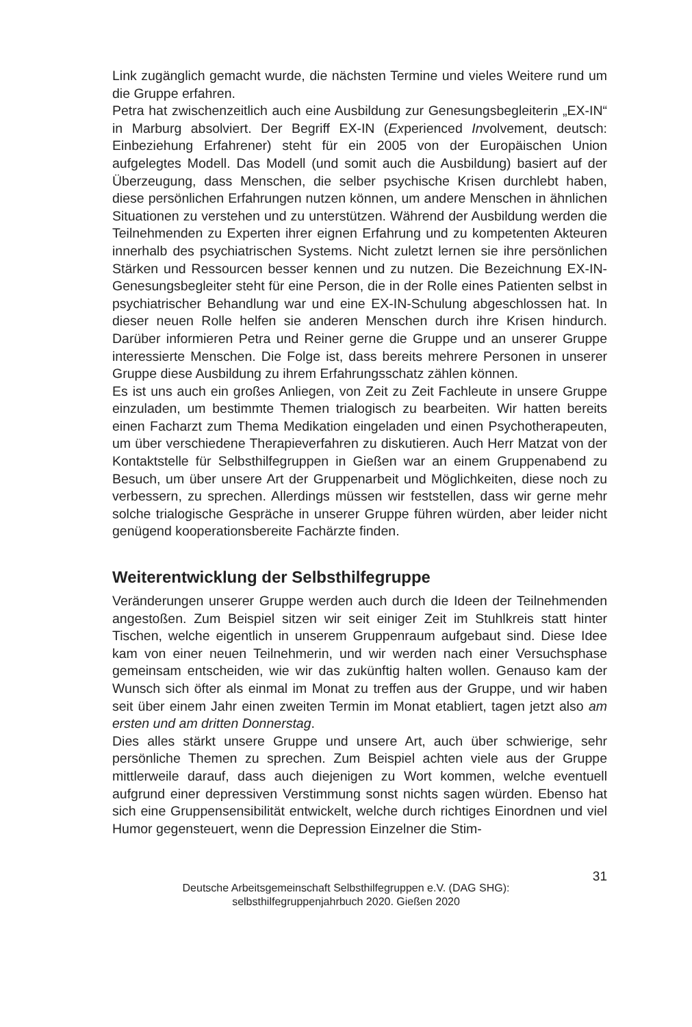Link zugänglich gemacht wurde, die nächsten Termine und vieles Weitere rund um die Gruppe erfahren.
Petra hat zwischenzeitlich auch eine Ausbildung zur Genesungsbegleiterin „EX-IN“ in Marburg absolviert. Der Begriff EX-IN (Experienced Involvement, deutsch: Einbeziehung Erfahrener) steht für ein 2005 von der Europäischen Union aufgelegtes Modell. Das Modell (und somit auch die Ausbildung) basiert auf der Überzeugung, dass Menschen, die selber psychische Krisen durchlebt haben, diese persönlichen Erfahrungen nutzen können, um andere Menschen in ähnlichen Situationen zu verstehen und zu unterstützen. Während der Ausbildung werden die Teilnehmenden zu Experten ihrer eignen Erfahrung und zu kompetenten Akteuren innerhalb des psychiatrischen Systems. Nicht zuletzt lernen sie ihre persönlichen Stärken und Ressourcen besser kennen und zu nutzen. Die Bezeichnung EX-IN-Genesungsbegleiter steht für eine Person, die in der Rolle eines Patienten selbst in psychiatrischer Behandlung war und eine EX-IN-Schulung abgeschlossen hat. In dieser neuen Rolle helfen sie anderen Menschen durch ihre Krisen hindurch. Darüber informieren Petra und Reiner gerne die Gruppe und an unserer Gruppe interessierte Menschen. Die Folge ist, dass bereits mehrere Personen in unserer Gruppe diese Ausbildung zu ihrem Erfahrungsschatz zählen können.
Es ist uns auch ein großes Anliegen, von Zeit zu Zeit Fachleute in unsere Gruppe einzuladen, um bestimmte Themen trialogisch zu bearbeiten. Wir hatten bereits einen Facharzt zum Thema Medikation eingeladen und einen Psychotherapeuten, um über verschiedene Therapieverfahren zu diskutieren. Auch Herr Matzat von der Kontaktstelle für Selbsthilfegruppen in Gießen war an einem Gruppenabend zu Besuch, um über unsere Art der Gruppenarbeit und Möglichkeiten, diese noch zu verbessern, zu sprechen. Allerdings müssen wir feststellen, dass wir gerne mehr solche trialogische Gespräche in unserer Gruppe führen würden, aber leider nicht genügend kooperationsbereite Fachärzte finden.
Weiterentwicklung der Selbsthilfegruppe
Veränderungen unserer Gruppe werden auch durch die Ideen der Teilnehmenden angestoßen. Zum Beispiel sitzen wir seit einiger Zeit im Stuhlkreis statt hinter Tischen, welche eigentlich in unserem Gruppenraum aufgebaut sind. Diese Idee kam von einer neuen Teilnehmerin, und wir werden nach einer Versuchsphase gemeinsam entscheiden, wie wir das zukünftig halten wollen. Genauso kam der Wunsch sich öfter als einmal im Monat zu treffen aus der Gruppe, und wir haben seit über einem Jahr einen zweiten Termin im Monat etabliert, tagen jetzt also am ersten und am dritten Donnerstag.
Dies alles stärkt unsere Gruppe und unsere Art, auch über schwierige, sehr persönliche Themen zu sprechen. Zum Beispiel achten viele aus der Gruppe mittlerweile darauf, dass auch diejenigen zu Wort kommen, welche eventuell aufgrund einer depressiven Verstimmung sonst nichts sagen würden. Ebenso hat sich eine Gruppensensibilität entwickelt, welche durch richtiges Einordnen und viel Humor gegensteuert, wenn die Depression Einzelner die Stim-
31
Deutsche Arbeitsgemeinschaft Selbsthilfegruppen e.V. (DAG SHG):
selbsthilfegruppenjahrbuch 2020. Gießen 2020